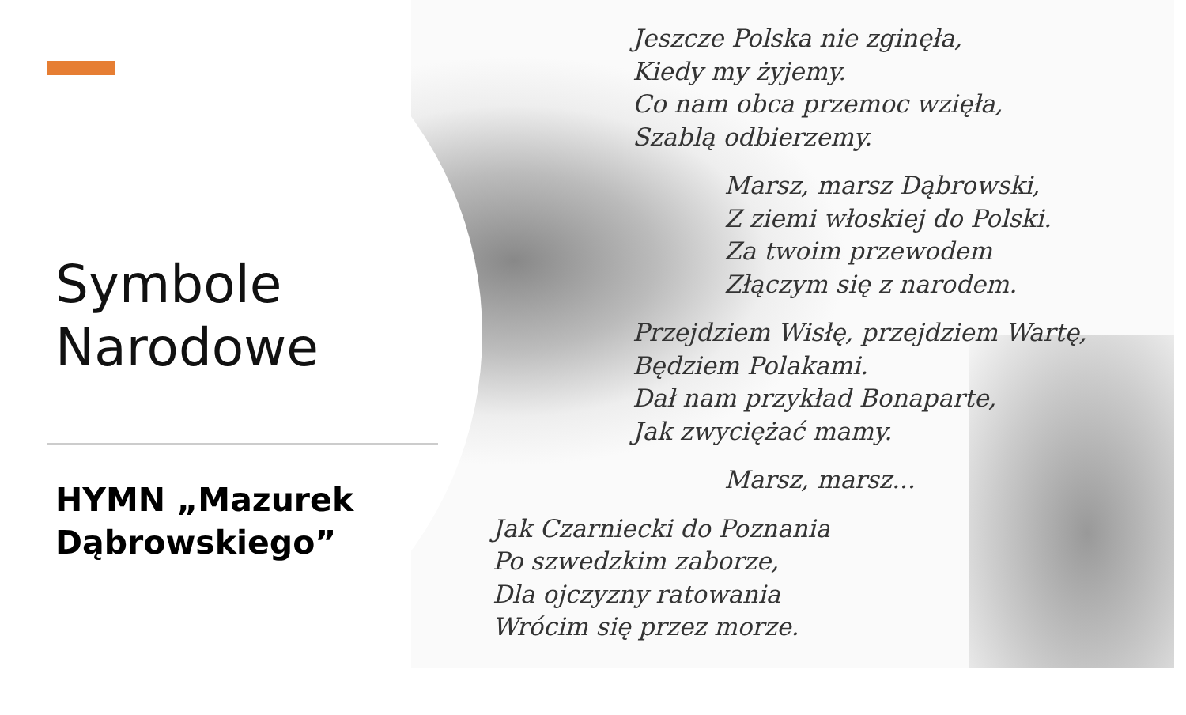Symbole
Narodowe
HYMN „Mazurek
Dąbrowskiego”
Jeszcze Polska nie zginęła,
Kiedy my żyjemy.
Co nam obca przemoc wzięła,
Szablą odbierzemy.
Marsz, marsz Dąbrowski,
Z ziemi włoskiej do Polski.
Za twoim przewodem
Złączym się z narodem.
Przejdziem Wisłę, przejdziem Wartę,
Będziem Polakami.
Dał nam przykład Bonaparte,
Jak zwyciężać mamy.
Marsz, marsz...
Jak Czarniecki do Poznania
Po szwedzkim zaborze,
Dla ojczyzny ratowania
Wrócim się przez morze.